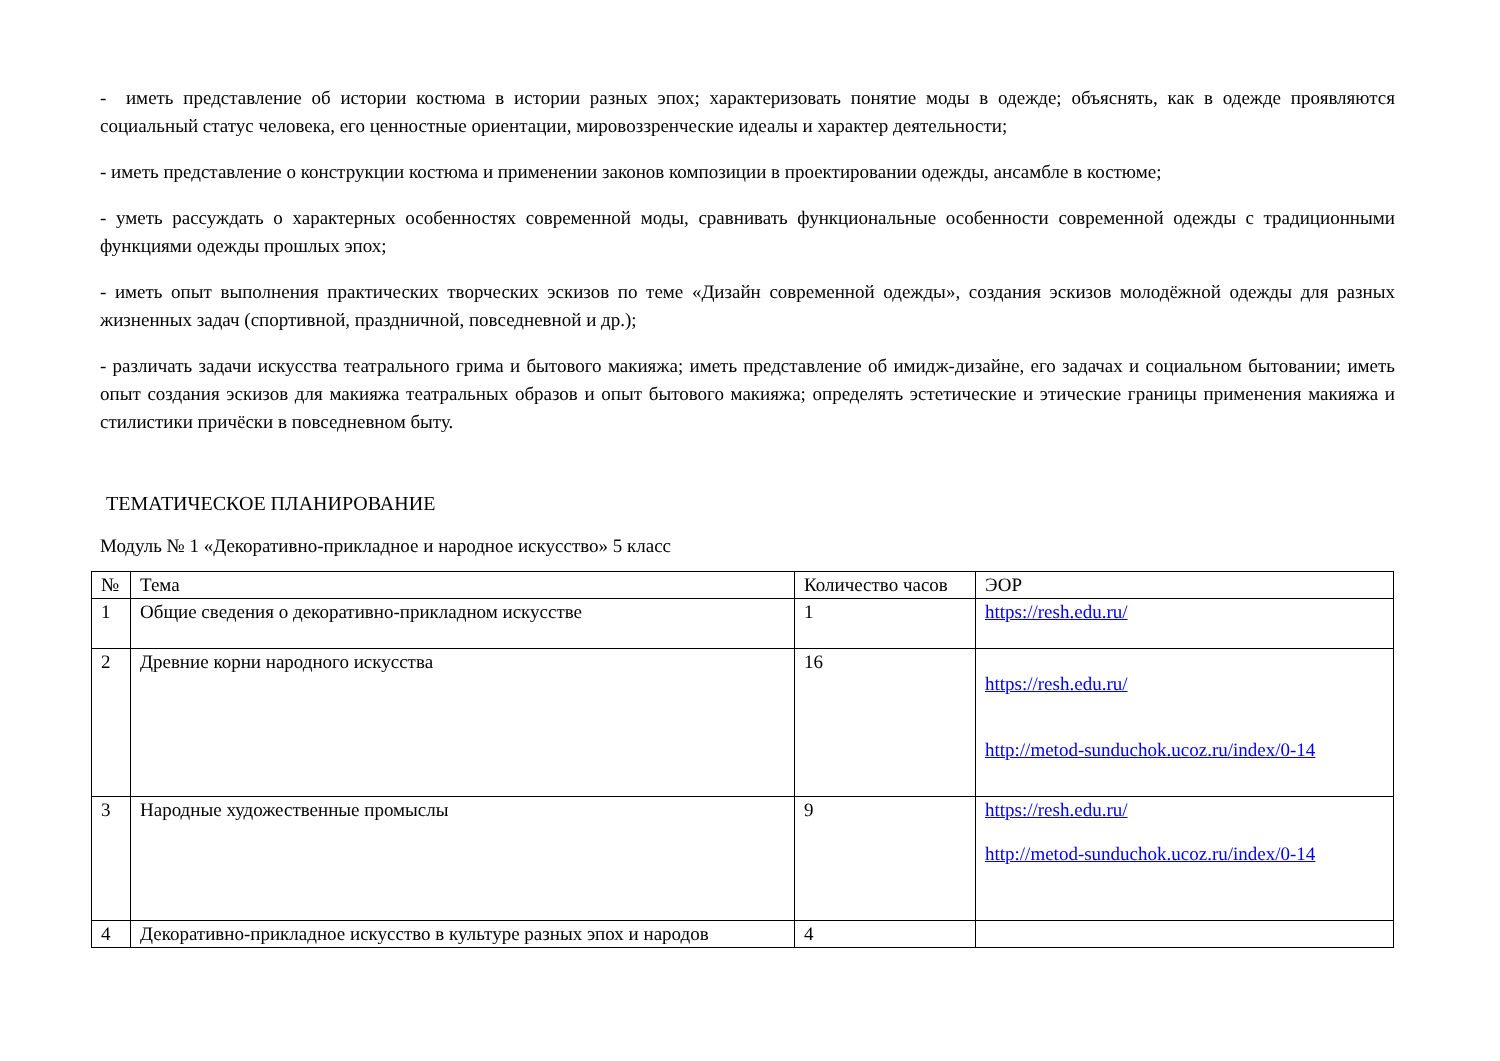- иметь представление об истории костюма в истории разных эпох; характеризовать понятие моды в одежде; объяснять, как в одежде проявляются социальный статус человека, его ценностные ориентации, мировоззренческие идеалы и характер деятельности;
- иметь представление о конструкции костюма и применении законов композиции в проектировании одежды, ансамбле в костюме;
- уметь рассуждать о характерных особенностях современной моды, сравнивать функциональные особенности современной одежды с традиционными функциями одежды прошлых эпох;
- иметь опыт выполнения практических творческих эскизов по теме «Дизайн современной одежды», создания эскизов молодёжной одежды для разных жизненных задач (спортивной, праздничной, повседневной и др.);
- различать задачи искусства театрального грима и бытового макияжа; иметь представление об имидж-дизайне, его задачах и социальном бытовании; иметь опыт создания эскизов для макияжа театральных образов и опыт бытового макияжа; определять эстетические и этические границы применения макияжа и стилистики причёски в повседневном быту.
ТЕМАТИЧЕСКОЕ ПЛАНИРОВАНИЕ
Модуль № 1 «Декоративно-прикладное и народное искусство» 5 класс
| № | Тема | Количество часов | ЭОР |
| --- | --- | --- | --- |
| 1 | Общие сведения о декоративно-прикладном искусстве | 1 | https://resh.edu.ru/ |
| 2 | Древние корни народного искусства | 16 | https://resh.edu.ru/ http://metod-sunduchok.ucoz.ru/index/0-14 |
| 3 | Народные художественные промыслы | 9 | https://resh.edu.ru/ http://metod-sunduchok.ucoz.ru/index/0-14 |
| 4 | Декоративно-прикладное искусство в культуре разных эпох и народов | 4 | |